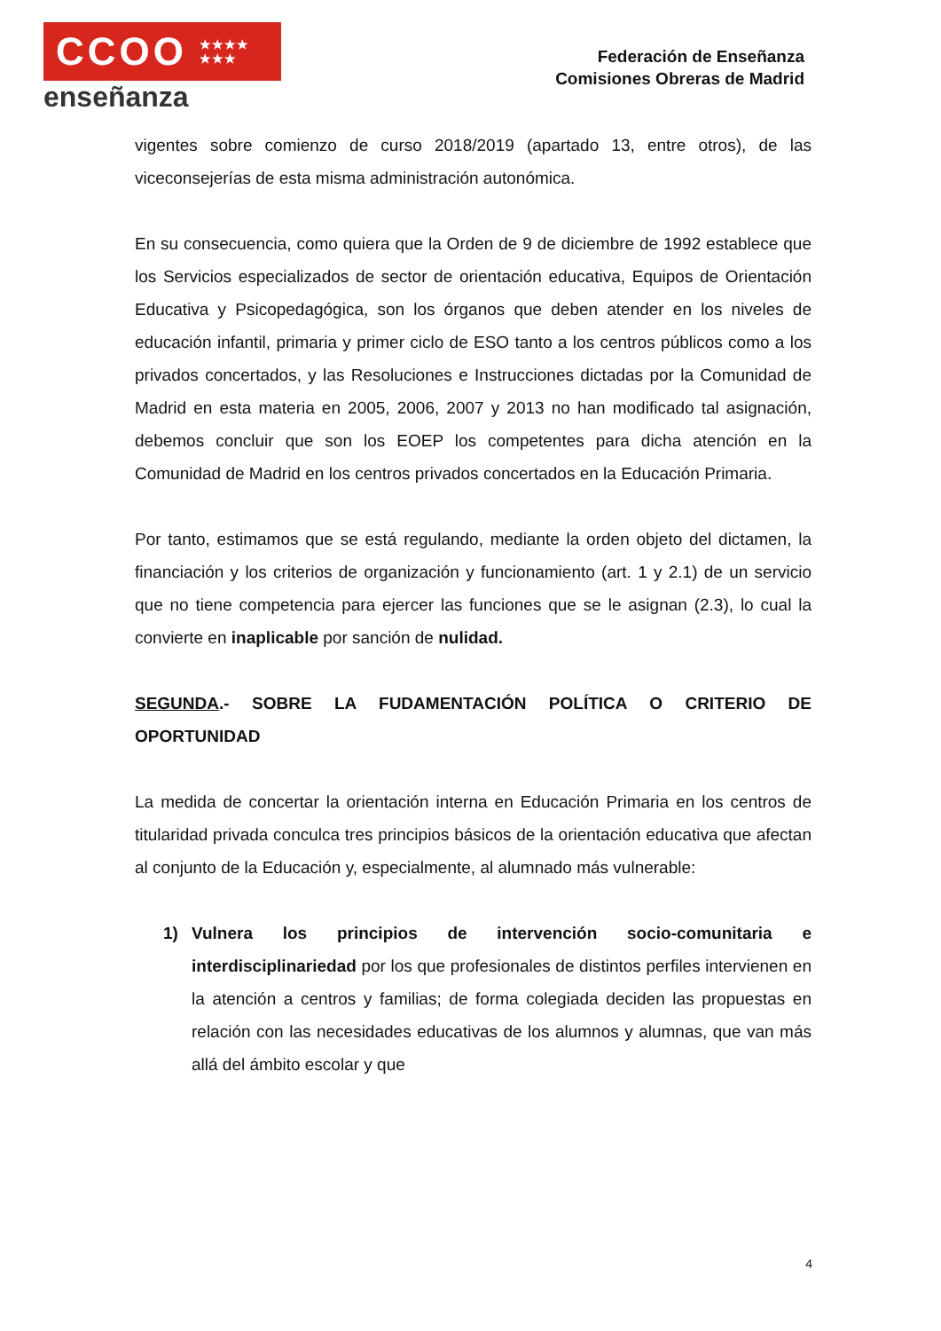CCOO ★★★★
★★★
enseñanza
Federación de Enseñanza
Comisiones Obreras de Madrid
vigentes sobre comienzo de curso 2018/2019 (apartado 13, entre otros), de las viceconsejerías de esta misma administración autonómica.
En su consecuencia, como quiera que la Orden de 9 de diciembre de 1992 establece que los Servicios especializados de sector de orientación educativa, Equipos de Orientación Educativa y Psicopedagógica, son los órganos que deben atender en los niveles de educación infantil, primaria y primer ciclo de ESO tanto a los centros públicos como a los privados concertados, y las Resoluciones e Instrucciones dictadas por la Comunidad de Madrid en esta materia en 2005, 2006, 2007 y 2013 no han modificado tal asignación, debemos concluir que son los EOEP los competentes para dicha atención en la Comunidad de Madrid en los centros privados concertados en la Educación Primaria.
Por tanto, estimamos que se está regulando, mediante la orden objeto del dictamen, la financiación y los criterios de organización y funcionamiento (art. 1 y 2.1) de un servicio que no tiene competencia para ejercer las funciones que se le asignan (2.3), lo cual la convierte en inaplicable por sanción de nulidad.
SEGUNDA.- SOBRE LA FUDAMENTACIÓN POLÍTICA O CRITERIO DE OPORTUNIDAD
La medida de concertar la orientación interna en Educación Primaria en los centros de titularidad privada conculca tres principios básicos de la orientación educativa que afectan al conjunto de la Educación y, especialmente, al alumnado más vulnerable:
1) Vulnera los principios de intervención socio-comunitaria e interdisciplinariedad por los que profesionales de distintos perfiles intervienen en la atención a centros y familias; de forma colegiada deciden las propuestas en relación con las necesidades educativas de los alumnos y alumnas, que van más allá del ámbito escolar y que
4